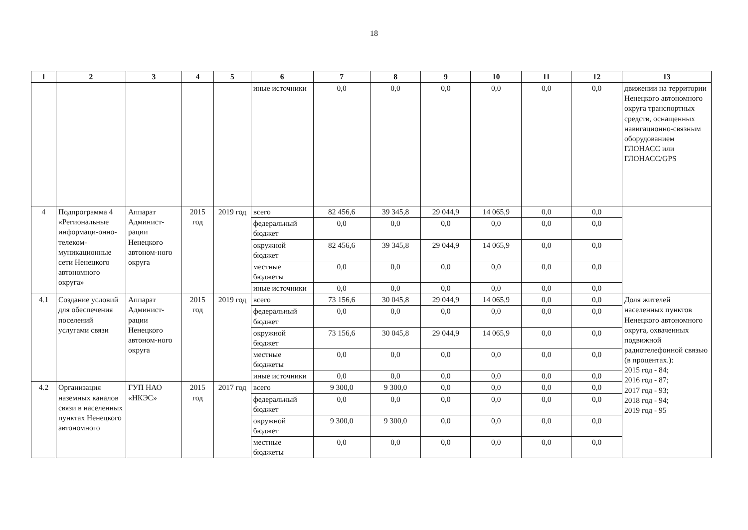18
| 1 | 2 | 3 | 4 | 5 | 6 | 7 | 8 | 9 | 10 | 11 | 12 | 13 |
| --- | --- | --- | --- | --- | --- | --- | --- | --- | --- | --- | --- | --- |
| | | | | | иные источники | 0,0 | 0,0 | 0,0 | 0,0 | 0,0 | 0,0 | движении на территории Ненецкого автономного округа транспортных средств, оснащенных навигационно-связным оборудованием ГЛОНАСС или ГЛОНАСС/GPS |
| 4 | Подпрограмма 4 «Региональные информаци-онно-телеком-муникационные сети Ненецкого автономного округа» | Аппарат Админист-рации Ненецкого автоном-ного округа | 2015 год | 2019 год | всего | 82 456,6 | 39 345,8 | 29 044,9 | 14 065,9 | 0,0 | 0,0 | |
| | | | | | федеральный бюджет | 0,0 | 0,0 | 0,0 | 0,0 | 0,0 | 0,0 | |
| | | | | | окружной бюджет | 82 456,6 | 39 345,8 | 29 044,9 | 14 065,9 | 0,0 | 0,0 | |
| | | | | | местные бюджеты | 0,0 | 0,0 | 0,0 | 0,0 | 0,0 | 0,0 | |
| | | | | | иные источники | 0,0 | 0,0 | 0,0 | 0,0 | 0,0 | 0,0 | |
| 4.1 | Создание условий для обеспечения поселений услугами связи | Аппарат Админист-рации Ненецкого автоном-ного округа | 2015 год | 2019 год | всего | 73 156,6 | 30 045,8 | 29 044,9 | 14 065,9 | 0,0 | 0,0 | Доля жителей населенных пунктов Ненецкого автономного округа, охваченных подвижной радиотелефонной связью (в процентах.): 2015 год - 84; 2016 год - 87; 2017 год - 93; 2018 год - 94; 2019 год - 95 |
| | | | | | федеральный бюджет | 0,0 | 0,0 | 0,0 | 0,0 | 0,0 | 0,0 | |
| | | | | | окружной бюджет | 73 156,6 | 30 045,8 | 29 044,9 | 14 065,9 | 0,0 | 0,0 | |
| | | | | | местные бюджеты | 0,0 | 0,0 | 0,0 | 0,0 | 0,0 | 0,0 | |
| | | | | | иные источники | 0,0 | 0,0 | 0,0 | 0,0 | 0,0 | 0,0 | |
| 4.2 | Организация наземных каналов связи в населенных пунктах Ненецкого автономного | ГУП НАО «НКЭС» | 2015 год | 2017 год | всего | 9 300,0 | 9 300,0 | 0,0 | 0,0 | 0,0 | 0,0 | |
| | | | | | федеральный бюджет | 0,0 | 0,0 | 0,0 | 0,0 | 0,0 | 0,0 | |
| | | | | | окружной бюджет | 9 300,0 | 9 300,0 | 0,0 | 0,0 | 0,0 | 0,0 | |
| | | | | | местные бюджеты | 0,0 | 0,0 | 0,0 | 0,0 | 0,0 | 0,0 | |